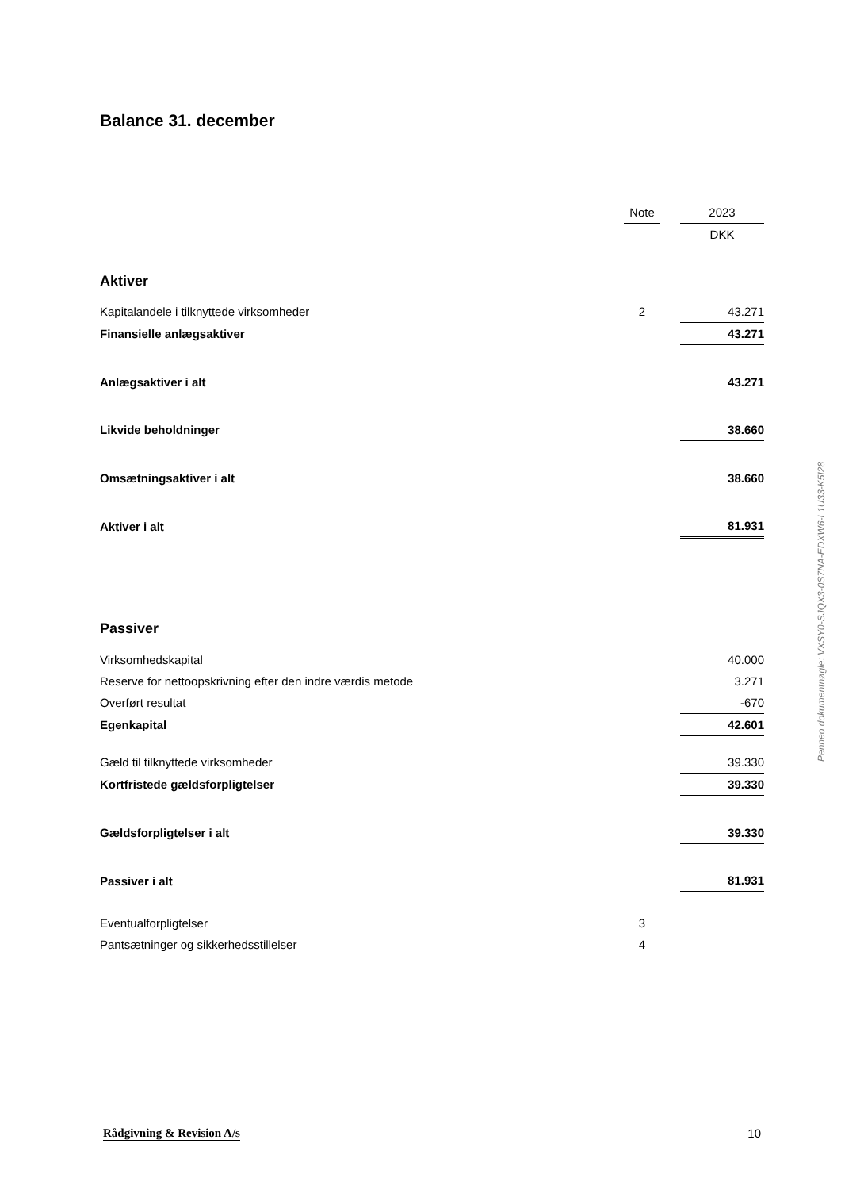Balance 31. december
| | Note | | 2023 |
| | | | DKK |
| Aktiver | | | |
| Kapitalandele i tilknyttede virksomheder | 2 | | 43.271 |
| Finansielle anlægsaktiver | | | 43.271 |
| Anlægsaktiver i alt | | | 43.271 |
| Likvide beholdninger | | | 38.660 |
| Omsætningsaktiver i alt | | | 38.660 |
| Aktiver i alt | | | 81.931 |
| Passiver | | | |
| Virksomhedskapital | | | 40.000 |
| Reserve for nettoopskrivning efter den indre værdis metode | | | 3.271 |
| Overført resultat | | | -670 |
| Egenkapital | | | 42.601 |
| Gæld til tilknyttede virksomheder | | | 39.330 |
| Kortfristede gældsforpligtelser | | | 39.330 |
| Gældsforpligtelser i alt | | | 39.330 |
| Passiver i alt | | | 81.931 |
| Eventualforpligtelser | 3 | | |
| Pantsætninger og sikkerhedsstillelser | 4 | | |
Penneo dokumentnøgle: VXSY0-SJQX3-0S7NA-EDXW6-L1U33-K5I28
Rådgivning & Revision A/s 10